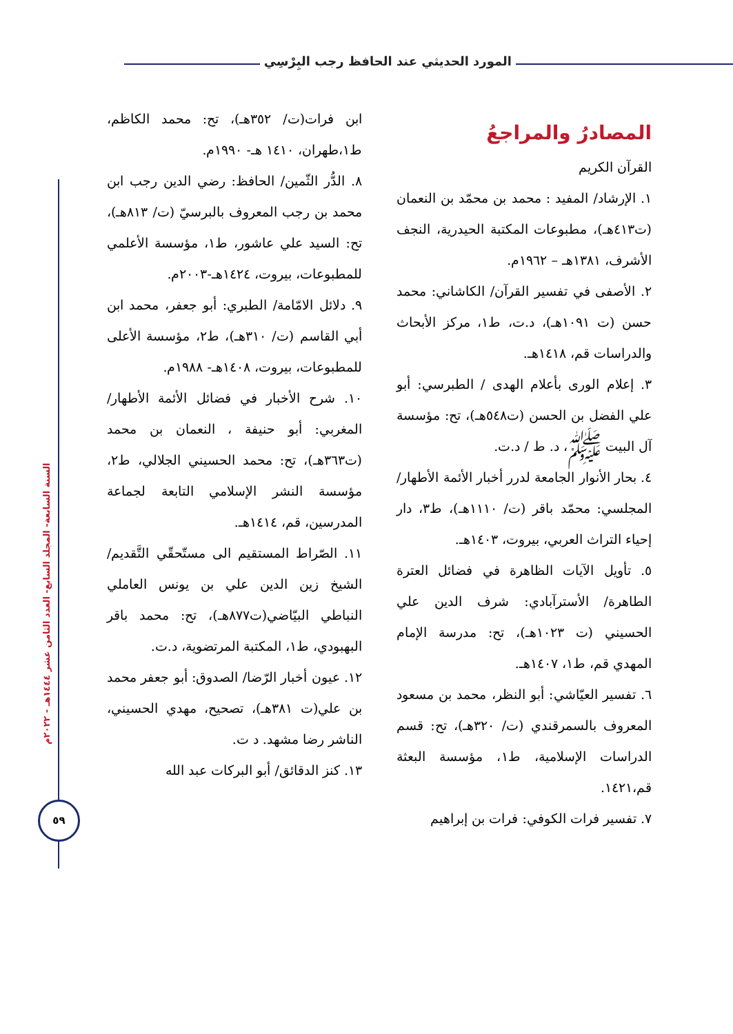المورد الحديثي عند الحافظ رجب البِرْسِي
السنة السابعة- المجلد السابع- العدد الثامن عشر ١٤٤٤هـ - ٢٠٢٢م
٥٩
المصادرُ والمراجعُ
القرآن الكريم
١. الإرشاد/ المفيد : محمد بن محمّد بن النعمان (ت٤١٣هـ)، مطبوعات المكتبة الحيدرية، النجف الأشرف، ١٣٨١هـ – ١٩٦٢م.
٢. الأصفى في تفسير القرآن/ الكاشاني: محمد حسن (ت ١٠٩١هـ)، د.ت، ط١، مركز الأبحاث والدراسات قم، ١٤١٨هـ.
٣. إعلام الورى بأعلام الهدى / الطبرسي: أبو علي الفضل بن الحسن (ت٥٤٨هـ)، تح: مؤسسة آل البيت ﷺ، د. ط / د.ت.
٤. بحار الأنوار الجامعة لدرر أخبار الأئمة الأطهار/ المجلسي: محمّد باقر (ت/ ١١١٠هـ)، ط٣، دار إحياء التراث العربي، بيروت، ١٤٠٣هـ.
٥. تأويل الآيات الظاهرة في فضائل العترة الطاهرة/ الأسترآبادي: شرف الدين علي الحسيني (ت ١٠٢٣هـ)، تح: مدرسة الإمام المهدي قم، ط١، ١٤٠٧هـ.
٦. تفسير العيّاشي: أبو النظر، محمد بن مسعود المعروف بالسمرقندي (ت/ ٣٢٠هـ)، تح: قسم الدراسات الإسلامية، ط١، مؤسسة البعثة قم،١٤٢١.
٧. تفسير فرات الكوفي: فرات بن إبراهيم
ابن فرات(ت/ ٣٥٢هـ)، تح: محمد الكاظم، ط١،طهران، ١٤١٠ هـ- ١٩٩٠م.
٨. الدُّر الثّمين/ الحافظ: رضي الدين رجب ابن محمد بن رجب المعروف بالبرسيّ (ت/ ٨١٣هـ)، تح: السيد علي عاشور، ط١، مؤسسة الأعلمي للمطبوعات، بيروت، ١٤٢٤هـ-٢٠٠٣م.
٩. دلائل الامّامة/ الطبري: أبو جعفر، محمد ابن أبي القاسم (ت/ ٣١٠هـ)، ط٢، مؤسسة الأعلى للمطبوعات، بيروت، ١٤٠٨هـ- ١٩٨٨م.
١٠. شرح الأخبار في فضائل الأئمة الأطهار/ المغربي: أبو حنيفة ، النعمان بن محمد (ت٣٦٣هـ)، تح: محمد الحسيني الجلالي، ط٢، مؤسسة النشر الإسلامي التابعة لجماعة المدرسين، قم، ١٤١٤هـ.
١١. الصّراط المستقيم الى مستّحقّي التَّقديم/ الشيخ زين الدين علي بن يونس العاملي النباطي البيّاضي(ت٨٧٧هـ)، تح: محمد باقر البهبودي، ط١، المكتبة المرتضوية، د.ت.
١٢. عيون أخبار الرّضا/ الصدوق: أبو جعفر محمد بن علي(ت ٣٨١هـ)، تصحيح، مهدي الحسيني، الناشر رضا مشهد. د ت.
١٣. كنز الدقائق/ أبو البركات عبد الله